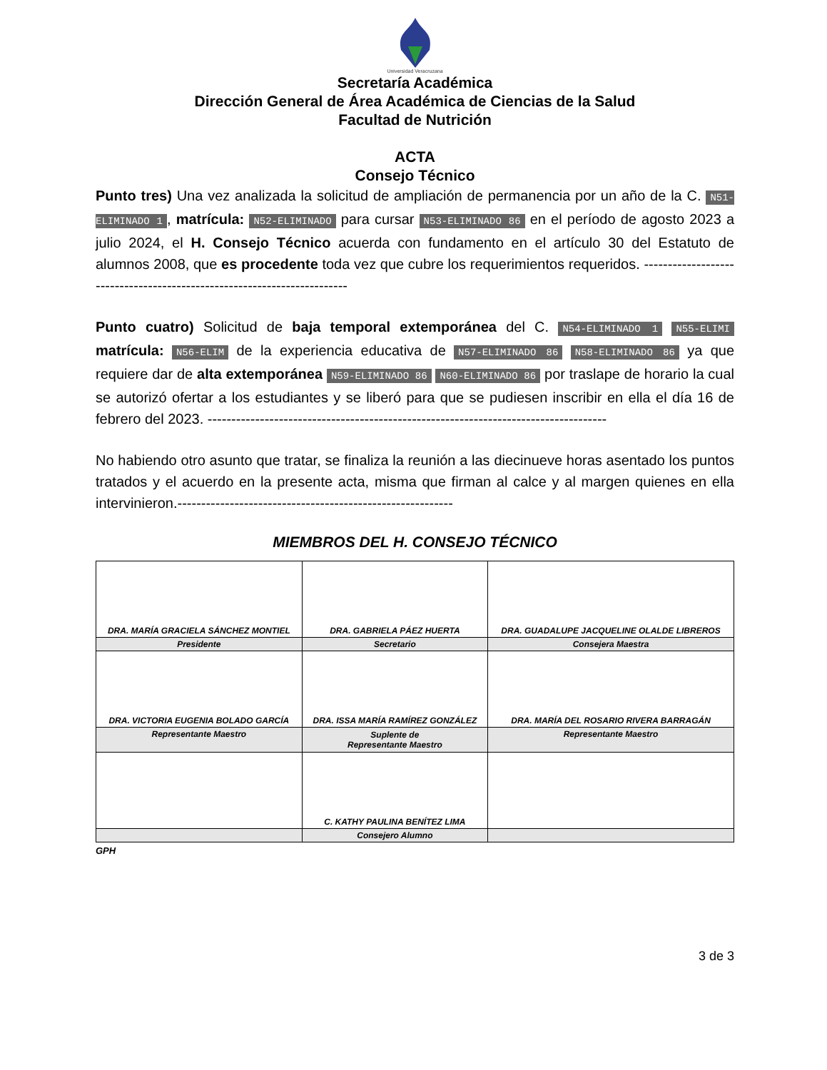Universidad Veracruzana
Secretaría Académica
Dirección General de Área Académica de Ciencias de la Salud
Facultad de Nutrición
ACTA
Consejo Técnico
Punto tres) Una vez analizada la solicitud de ampliación de permanencia por un año de la C. N51-ELIMINADO 1, matrícula: N52-ELIMINADO para cursar N53-ELIMINADO 86 en el período de agosto 2023 a julio 2024, el H. Consejo Técnico acuerda con fundamento en el artículo 30 del Estatuto de alumnos 2008, que es procedente toda vez que cubre los requerimientos requeridos. ------------------------------------------------------------------------
Punto cuatro) Solicitud de baja temporal extemporánea del C. N54-ELIMINADO 1 N55-ELIMI matrícula: N56-ELIM de la experiencia educativa de N57-ELIMINADO 86 N58-ELIMINADO 86 ya que requiere dar de alta extemporánea N59-ELIMINADO 86 N60-ELIMINADO 86 por traslape de horario la cual se autorizó ofertar a los estudiantes y se liberó para que se pudiesen inscribir en ella el día 16 de febrero del 2023. ------------------------------------------------------------------------------------
No habiendo otro asunto que tratar, se finaliza la reunión a las diecinueve horas asentado los puntos tratados y el acuerdo en la presente acta, misma que firman al calce y al margen quienes en ella intervinieron.----------------------------------------------------------
MIEMBROS DEL H. CONSEJO TÉCNICO
| DRA. MARÍA GRACIELA SÁNCHEZ MONTIEL | DRA. GABRIELA PÁEZ HUERTA | DRA. GUADALUPE JACQUELINE OLALDE LIBREROS |
| Presidente | Secretario | Consejera Maestra |
| DRA. VICTORIA EUGENIA BOLADO GARCÍA | DRA. ISSA MARÍA RAMÍREZ GONZÁLEZ | DRA. MARÍA DEL ROSARIO RIVERA BARRAGÁN |
| Representante Maestro | Suplente de Representante Maestro | Representante Maestro |
| | C. KATHY PAULINA BENÍTEZ LIMA | |
| | Consejero Alumno | |
GPH
3 de 3